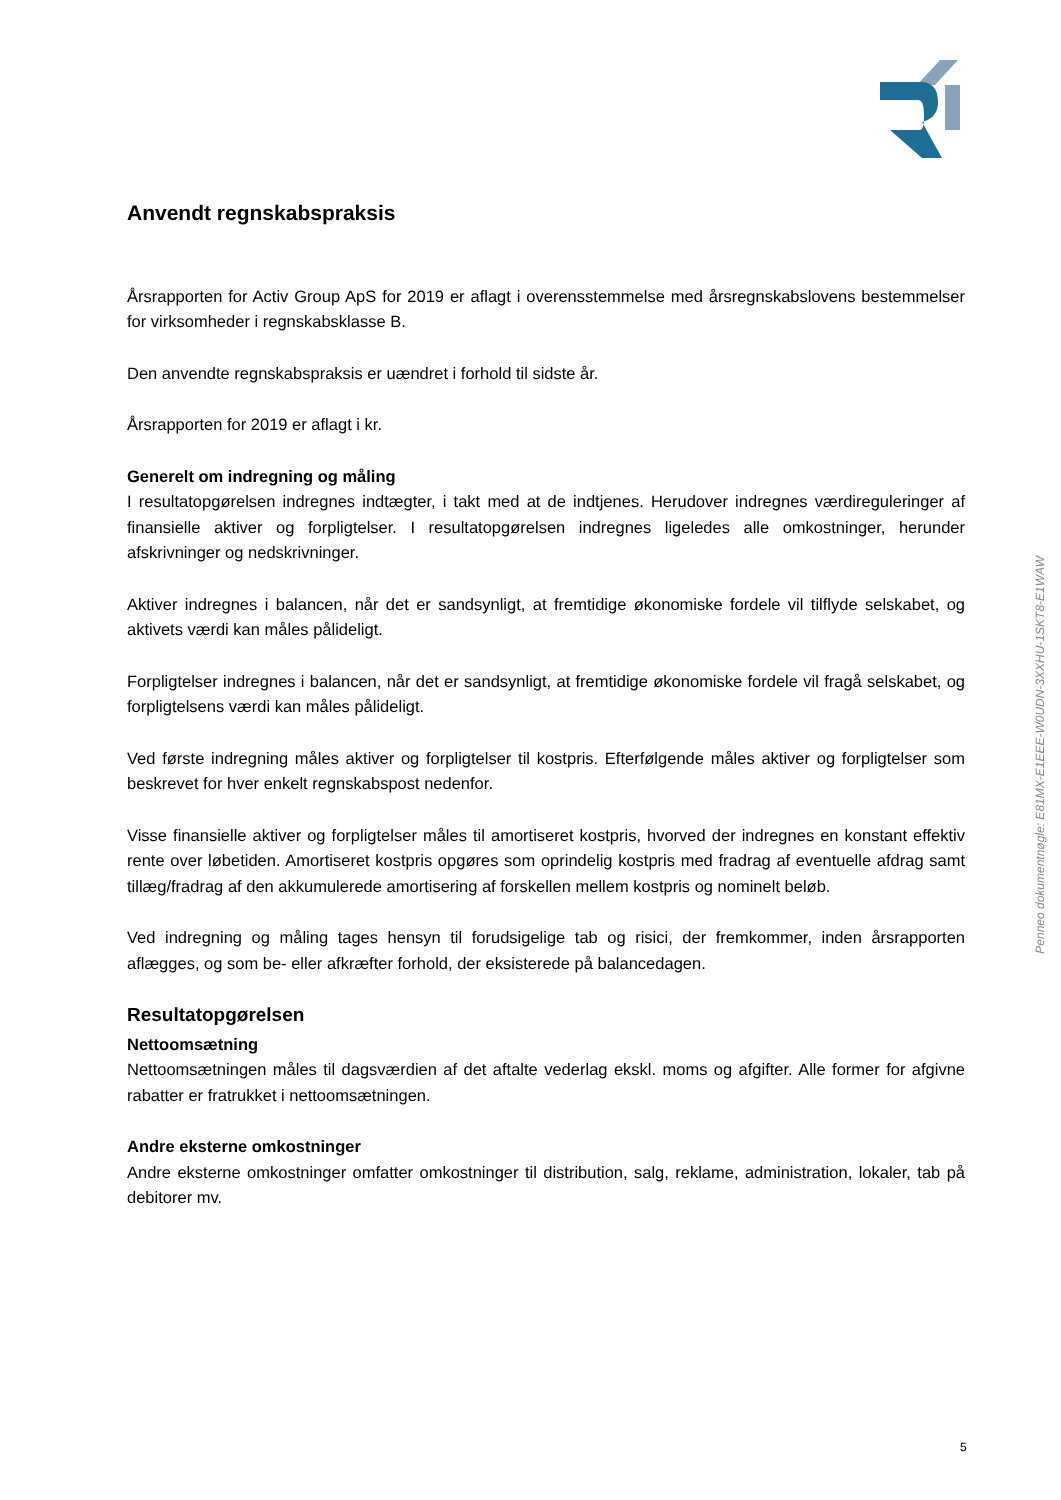Anvendt regnskabspraksis
Årsrapporten for Activ Group ApS for 2019 er aflagt i overensstemmelse med årsregnskabslovens bestemmelser for virksomheder i regnskabsklasse B.
Den anvendte regnskabspraksis er uændret i forhold til sidste år.
Årsrapporten for 2019 er aflagt i kr.
Generelt om indregning og måling
I resultatopgørelsen indregnes indtægter, i takt med at de indtjenes. Herudover indregnes værdireguleringer af finansielle aktiver og forpligtelser. I resultatopgørelsen indregnes ligeledes alle omkostninger, herunder afskrivninger og nedskrivninger.
Aktiver indregnes i balancen, når det er sandsynligt, at fremtidige økonomiske fordele vil tilflyde selskabet, og aktivets værdi kan måles pålideligt.
Forpligtelser indregnes i balancen, når det er sandsynligt, at fremtidige økonomiske fordele vil fragå selskabet, og forpligtelsens værdi kan måles pålideligt.
Ved første indregning måles aktiver og forpligtelser til kostpris. Efterfølgende måles aktiver og forpligtelser som beskrevet for hver enkelt regnskabspost nedenfor.
Visse finansielle aktiver og forpligtelser måles til amortiseret kostpris, hvorved der indregnes en konstant effektiv rente over løbetiden. Amortiseret kostpris opgøres som oprindelig kostpris med fradrag af eventuelle afdrag samt tillæg/fradrag af den akkumulerede amortisering af forskellen mellem kostpris og nominelt beløb.
Ved indregning og måling tages hensyn til forudsigelige tab og risici, der fremkommer, inden årsrapporten aflægges, og som be- eller afkræfter forhold, der eksisterede på balancedagen.
Resultatopgørelsen
Nettoomsætning
Nettoomsætningen måles til dagsværdien af det aftalte vederlag ekskl. moms og afgifter. Alle former for afgivne rabatter er fratrukket i nettoomsætningen.
Andre eksterne omkostninger
Andre eksterne omkostninger omfatter omkostninger til distribution, salg, reklame, administration, lokaler, tab på debitorer mv.
Penneo dokumentnøgle: E81MX-E1EEE-W0UDN-3XXHU-1SKT8-E1WAW
5